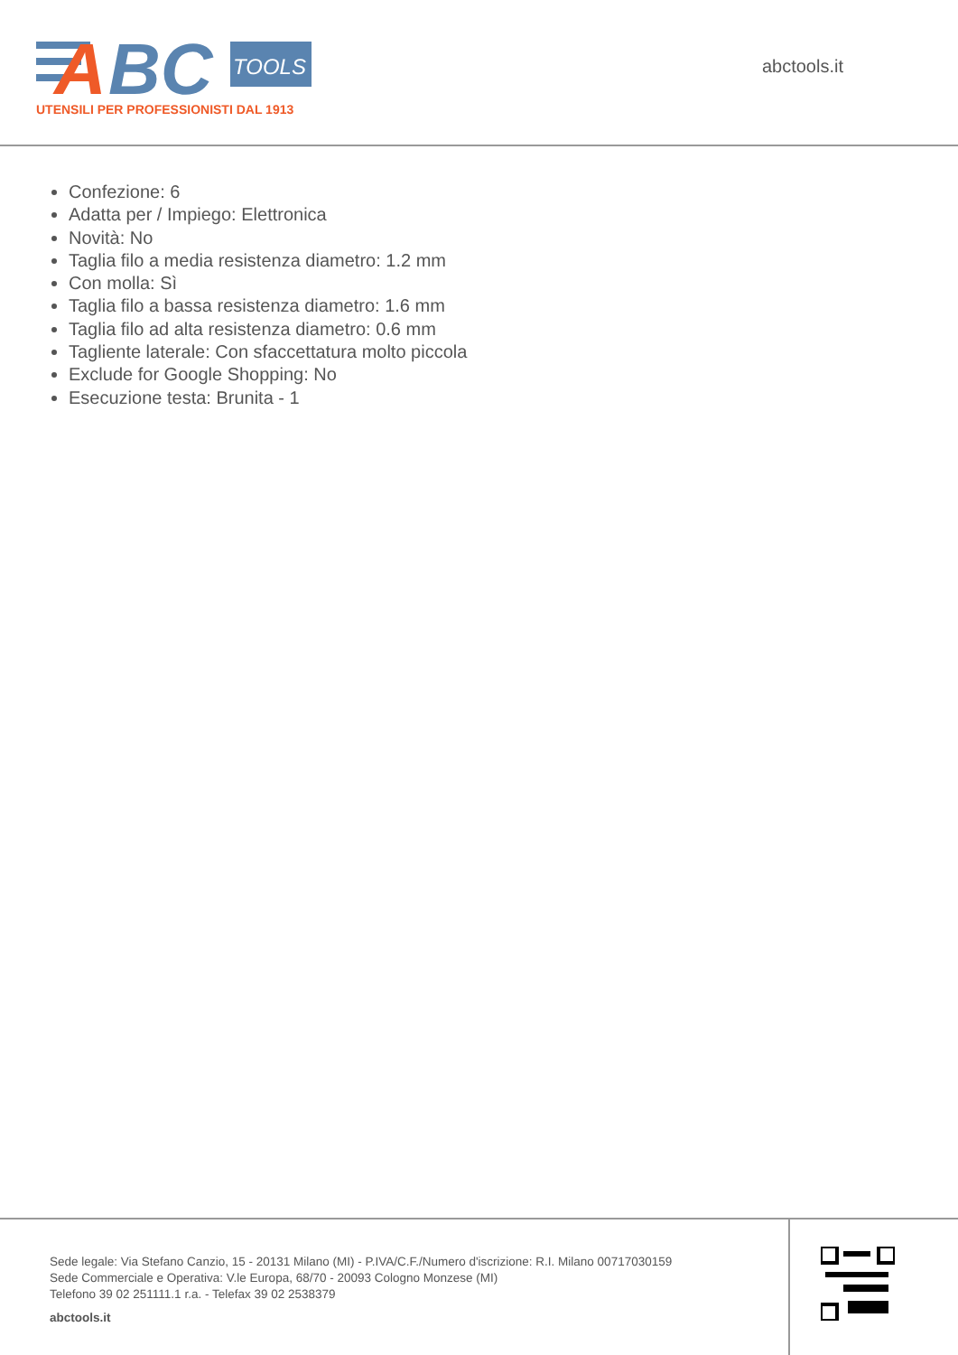A
BC
TOOLS
UTENSILI PER PROFESSIONISTI DAL 1913
abctools.it
Confezione: 6
Adatta per / Impiego: Elettronica
Novità: No
Taglia filo a media resistenza diametro: 1.2 mm
Con molla: Sì
Taglia filo a bassa resistenza diametro: 1.6 mm
Taglia filo ad alta resistenza diametro: 0.6 mm
Tagliente laterale: Con sfaccettatura molto piccola
Exclude for Google Shopping: No
Esecuzione testa: Brunita - 1
Sede legale: Via Stefano Canzio, 15 - 20131 Milano (MI) - P.IVA/C.F./Numero d'iscrizione: R.I. Milano 00717030159
Sede Commerciale e Operativa: V.le Europa, 68/70 - 20093 Cologno Monzese (MI)
Telefono 39 02 251111.1 r.a. - Telefax 39 02 2538379
abctools.it